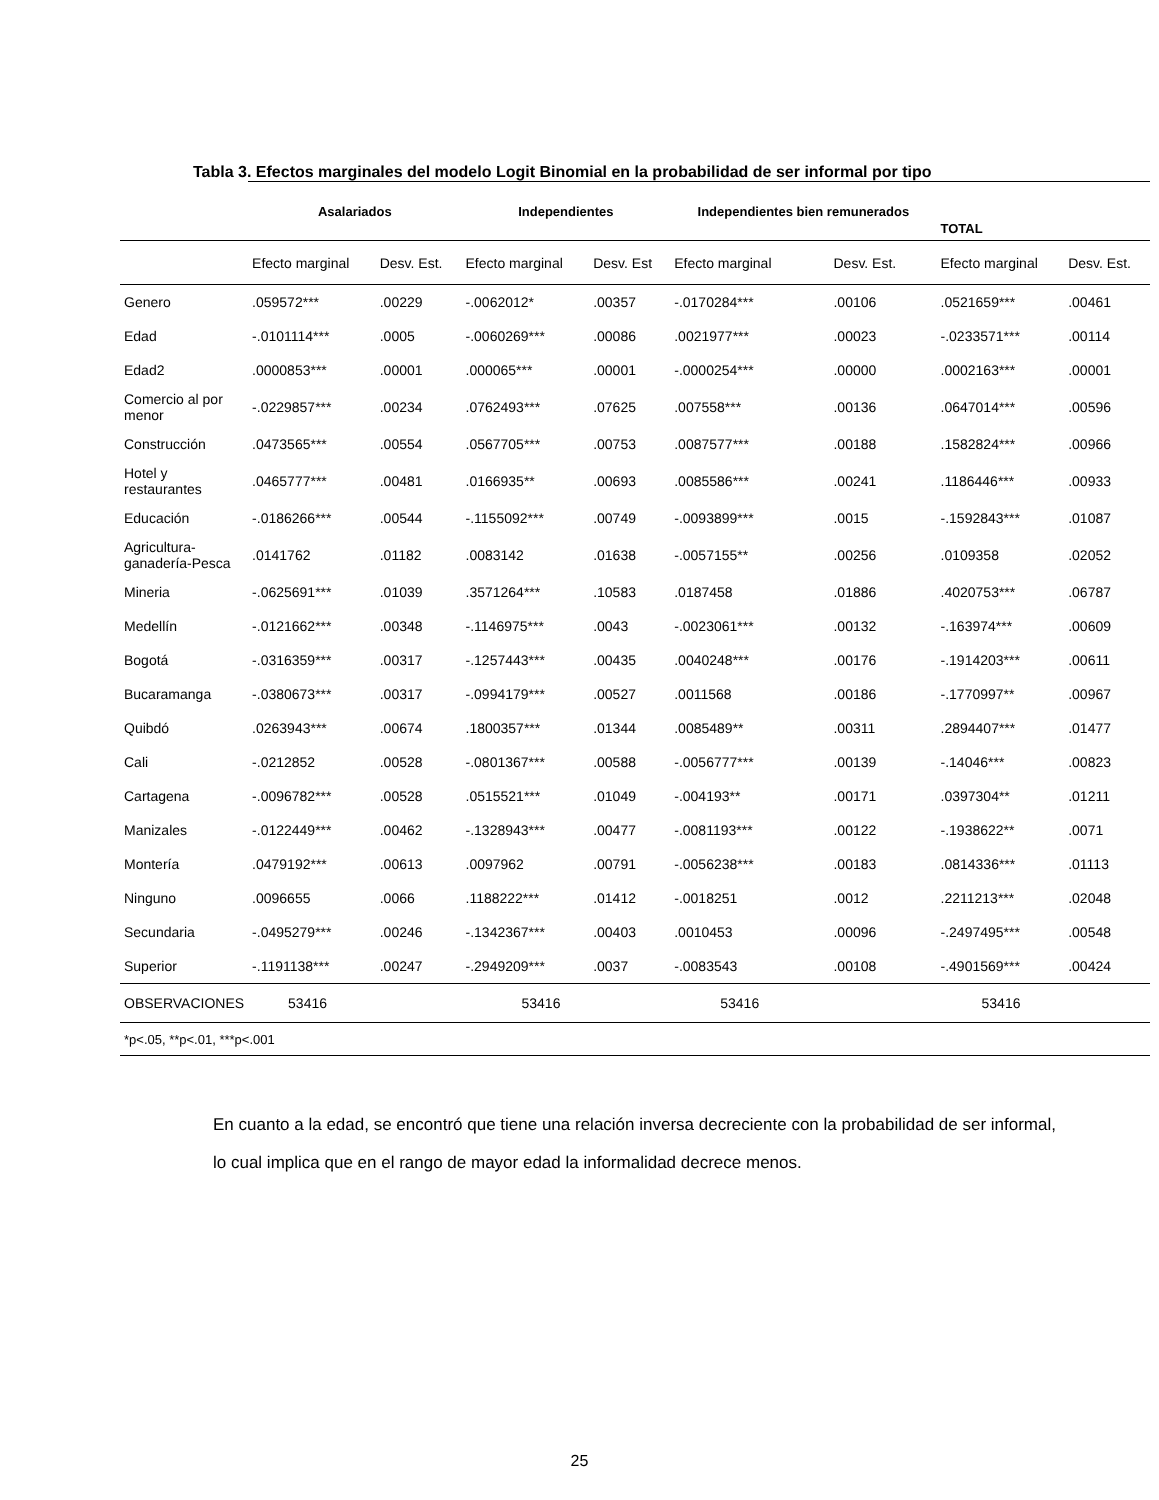Tabla 3. Efectos marginales del modelo Logit Binomial en la probabilidad de ser informal por tipo
| | Asalariados | | Independientes | | Independientes bien remunerados | | TOTAL | |
| --- | --- | --- | --- | --- | --- | --- | --- | --- |
| | Efecto marginal | Desv. Est. | Efecto marginal | Desv. Est | Efecto marginal | Desv. Est. | Efecto marginal | Desv. Est. |
| Genero | .059572*** | .00229 | -.0062012* | .00357 | -.0170284*** | .00106 | .0521659*** | .00461 |
| Edad | -.0101114*** | .0005 | -.0060269*** | .00086 | .0021977*** | .00023 | -.0233571*** | .00114 |
| Edad2 | .0000853*** | .00001 | .000065*** | .00001 | -.0000254*** | .00000 | .0002163*** | .00001 |
| Comercio al por menor | -.0229857*** | .00234 | .0762493*** | .07625 | .007558*** | .00136 | .0647014*** | .00596 |
| Construcción | .0473565*** | .00554 | .0567705*** | .00753 | .0087577*** | .00188 | .1582824*** | .00966 |
| Hotel y restaurantes | .0465777*** | .00481 | .0166935** | .00693 | .0085586*** | .00241 | .1186446*** | .00933 |
| Educación | -.0186266*** | .00544 | -.1155092*** | .00749 | -.0093899*** | .0015 | -.1592843*** | .01087 |
| Agricultura-ganadería-Pesca | .0141762 | .01182 | .0083142 | .01638 | -.0057155** | .00256 | .0109358 | .02052 |
| Mineria | -.0625691*** | .01039 | .3571264*** | .10583 | .0187458 | .01886 | .4020753*** | .06787 |
| Medellín | -.0121662*** | .00348 | -.1146975*** | .0043 | -.0023061*** | .00132 | -.163974*** | .00609 |
| Bogotá | -.0316359*** | .00317 | -.1257443*** | .00435 | .0040248*** | .00176 | -.1914203*** | .00611 |
| Bucaramanga | -.0380673*** | .00317 | -.0994179*** | .00527 | .0011568 | .00186 | -.1770997** | .00967 |
| Quibdó | .0263943*** | .00674 | .1800357*** | .01344 | .0085489** | .00311 | .2894407*** | .01477 |
| Cali | -.0212852 | .00528 | -.0801367*** | .00588 | -.0056777*** | .00139 | -.14046*** | .00823 |
| Cartagena | -.0096782*** | .00528 | .0515521*** | .01049 | -.004193** | .00171 | .0397304** | .01211 |
| Manizales | -.0122449*** | .00462 | -.1328943*** | .00477 | -.0081193*** | .00122 | -.1938622** | .0071 |
| Montería | .0479192*** | .00613 | .0097962 | .00791 | -.0056238*** | .00183 | .0814336*** | .01113 |
| Ninguno | .0096655 | .0066 | .1188222*** | .01412 | -.0018251 | .0012 | .2211213*** | .02048 |
| Secundaria | -.0495279*** | .00246 | -.1342367*** | .00403 | .0010453 | .00096 | -.2497495*** | .00548 |
| Superior | -.1191138*** | .00247 | -.2949209*** | .0037 | -.0083543 | .00108 | -.4901569*** | .00424 |
| OBSERVACIONES | 53416 | | 53416 | | 53416 | | 53416 | |
| *p<.05, **p<.01, ***p<.001 | | | | | | | | |
En cuanto a la edad, se encontró que tiene una relación inversa decreciente con la probabilidad de ser informal, lo cual implica que en el rango de mayor edad la informalidad decrece menos.
25